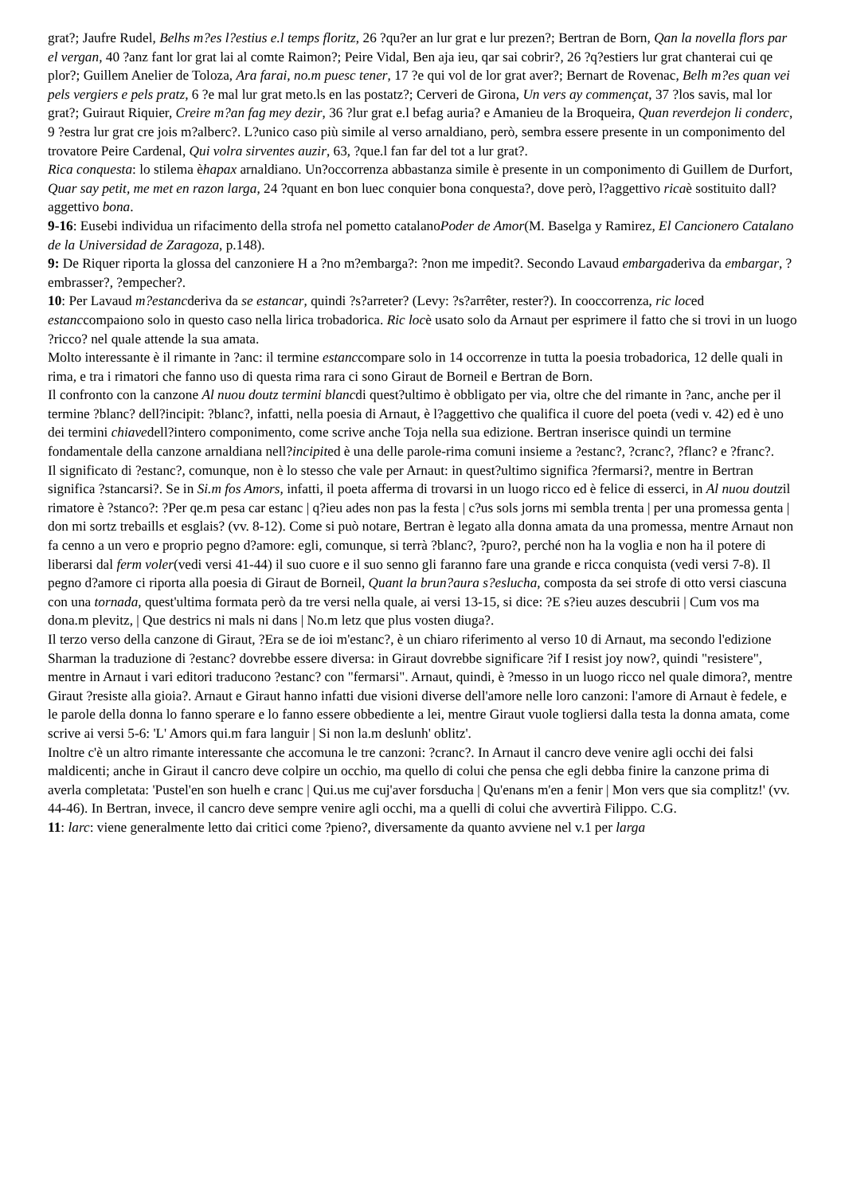grat?; Jaufre Rudel, Belhs m?es l?estius e.l temps floritz, 26 ?qu?er an lur grat e lur prezen?; Bertran de Born, Qan la novella flors par el vergan, 40 ?anz fant lor grat lai al comte Raimon?; Peire Vidal, Ben aja ieu, qar sai cobrir?, 26 ?q?estiers lur grat chanterai cui qe plor?; Guillem Anelier de Toloza, Ara farai, no.m puesc tener, 17 ?e qui vol de lor grat aver?; Bernart de Rovenac, Belh m?es quan vei pels vergiers e pels pratz, 6 ?e mal lur grat meto.ls en las postatz?; Cerveri de Girona, Un vers ay commençat, 37 ?los savis, mal lor grat?; Guiraut Riquier, Creire m?an fag mey dezir, 36 ?lur grat e.l befag auria? e Amanieu de la Broqueira, Quan reverdejon li conderc, 9 ?estra lur grat cre jois m?alberc?. L?unico caso più simile al verso arnaldiano, però, sembra essere presente in un componimento del trovatore Peire Cardenal, Qui volra sirventes auzir, 63, ?que.l fan far del tot a lur grat?.
Rica conquesta: lo stilema èhapax arnaldiano. Un?occorrenza abbastanza simile è presente in un componimento di Guillem de Durfort, Quar say petit, me met en razon larga, 24 ?quant en bon luec conquier bona conquesta?, dove però, l?aggettivo ricaè sostituito dall?aggettivo bona.
9-16: Eusebi individua un rifacimento della strofa nel pometto catalanoPoder de Amor(M. Baselga y Ramirez, El Cancionero Catalano de la Universidad de Zaragoza, p.148).
9: De Riquer riporta la glossa del canzoniere H a ?no m?embarga?: ?non me impedit?. Secondo Lavaud embargaderiva da embargar, ?embrasser?, ?empecher?.
10: Per Lavaud m?estancderiva da se estancar, quindi ?s?arreter? (Levy: ?s?arrêter, rester?). In cooccorrenza, ric loced estanccompaiono solo in questo caso nella lirica trobadorica. Ric locè usato solo da Arnaut per esprimere il fatto che si trovi in un luogo ?ricco? nel quale attende la sua amata.
Molto interessante è il rimante in ?anc: il termine estanccompare solo in 14 occorrenze in tutta la poesia trobadorica, 12 delle quali in rima, e tra i rimatori che fanno uso di questa rima rara ci sono Giraut de Borneil e Bertran de Born.
Il confronto con la canzone Al nuou doutz termini blancdi quest?ultimo è obbligato per via, oltre che del rimante in ?anc, anche per il termine ?blanc? dell?incipit: ?blanc?, infatti, nella poesia di Arnaut, è l?aggettivo che qualifica il cuore del poeta (vedi v. 42) ed è uno dei termini chiavedell?intero componimento, come scrive anche Toja nella sua edizione. Bertran inserisce quindi un termine fondamentale della canzone arnaldiana nell?incipited è una delle parole-rima comuni insieme a ?estanc?, ?cranc?, ?flanc? e ?franc?.
Il significato di ?estanc?, comunque, non è lo stesso che vale per Arnaut: in quest?ultimo significa ?fermarsi?, mentre in Bertran significa ?stancarsi?. Se in Si.m fos Amors, infatti, il poeta afferma di trovarsi in un luogo ricco ed è felice di esserci, in Al nuou doutzil rimatore è ?stanco?: ?Per qe.m pesa car estanc | q?ieu ades non pas la festa | c?us sols jorns mi sembla trenta | per una promessa genta | don mi sortz trebaills et esglais? (vv. 8-12). Come si può notare, Bertran è legato alla donna amata da una promessa, mentre Arnaut non fa cenno a un vero e proprio pegno d?amore: egli, comunque, si terrà ?blanc?, ?puro?, perché non ha la voglia e non ha il potere di liberarsi dal ferm voler(vedi versi 41-44) il suo cuore e il suo senno gli faranno fare una grande e ricca conquista (vedi versi 7-8). Il pegno d?amore ci riporta alla poesia di Giraut de Borneil, Quant la brun?aura s?eslucha, composta da sei strofe di otto versi ciascuna con una tornada, quest'ultima formata però da tre versi nella quale, ai versi 13-15, si dice: ?E s?ieu auzes descubrii | Cum vos ma dona.m plevitz, | Que destrics ni mals ni dans | No.m letz que plus vosten diuga?.
Il terzo verso della canzone di Giraut, ?Era se de ioi m'estanc?, è un chiaro riferimento al verso 10 di Arnaut, ma secondo l'edizione Sharman la traduzione di ?estanc? dovrebbe essere diversa: in Giraut dovrebbe significare ?if I resist joy now?, quindi "resistere", mentre in Arnaut i vari editori traducono ?estanc? con "fermarsi". Arnaut, quindi, è ?messo in un luogo ricco nel quale dimora?, mentre Giraut ?resiste alla gioia?. Arnaut e Giraut hanno infatti due visioni diverse dell'amore nelle loro canzoni: l'amore di Arnaut è fedele, e le parole della donna lo fanno sperare e lo fanno essere obbediente a lei, mentre Giraut vuole togliersi dalla testa la donna amata, come scrive ai versi 5-6: 'L' Amors qui.m fara languir | Si non la.m deslunh' oblitz'.
Inoltre c'è un altro rimante interessante che accomuna le tre canzoni: ?cranc?. In Arnaut il cancro deve venire agli occhi dei falsi maldicenti; anche in Giraut il cancro deve colpire un occhio, ma quello di colui che pensa che egli debba finire la canzone prima di averla completata: 'Pustel'en son huelh e cranc | Qui.us me cuj'aver forsducha | Qu'enans m'en a fenir | Mon vers que sia complitz!' (vv. 44-46). In Bertran, invece, il cancro deve sempre venire agli occhi, ma a quelli di colui che avvertirà Filippo. C.G.
11: larc: viene generalmente letto dai critici come ?pieno?, diversamente da quanto avviene nel v.1 per larga